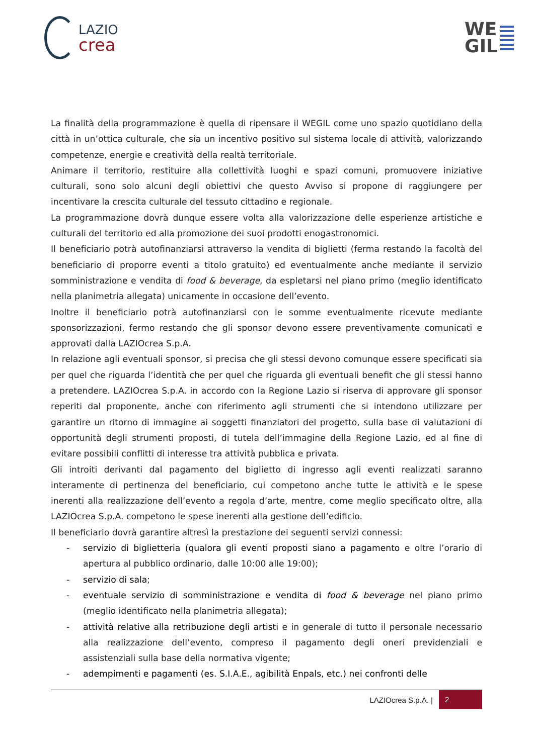LAZIO
crea
WE
GIL
La finalità della programmazione è quella di ripensare il WEGIL come uno spazio quotidiano della città in un’ottica culturale, che sia un incentivo positivo sul sistema locale di attività, valorizzando competenze, energie e creatività della realtà territoriale.
Animare il territorio, restituire alla collettività luoghi e spazi comuni, promuovere iniziative culturali, sono solo alcuni degli obiettivi che questo Avviso si propone di raggiungere per incentivare la crescita culturale del tessuto cittadino e regionale.
La programmazione dovrà dunque essere volta alla valorizzazione delle esperienze artistiche e culturali del territorio ed alla promozione dei suoi prodotti enogastronomici.
Il beneficiario potrà autofinanziarsi attraverso la vendita di biglietti (ferma restando la facoltà del beneficiario di proporre eventi a titolo gratuito) ed eventualmente anche mediante il servizio somministrazione e vendita di food & beverage, da espletarsi nel piano primo (meglio identificato nella planimetria allegata) unicamente in occasione dell’evento.
Inoltre il beneficiario potrà autofinanziarsi con le somme eventualmente ricevute mediante sponsorizzazioni, fermo restando che gli sponsor devono essere preventivamente comunicati e approvati dalla LAZIOcrea S.p.A.
In relazione agli eventuali sponsor, si precisa che gli stessi devono comunque essere specificati sia per quel che riguarda l’identità che per quel che riguarda gli eventuali benefit che gli stessi hanno a pretendere. LAZIOcrea S.p.A. in accordo con la Regione Lazio si riserva di approvare gli sponsor reperiti dal proponente, anche con riferimento agli strumenti che si intendono utilizzare per garantire un ritorno di immagine ai soggetti finanziatori del progetto, sulla base di valutazioni di opportunità degli strumenti proposti, di tutela dell’immagine della Regione Lazio, ed al fine di evitare possibili conflitti di interesse tra attività pubblica e privata.
Gli introiti derivanti dal pagamento del biglietto di ingresso agli eventi realizzati saranno interamente di pertinenza del beneficiario, cui competono anche tutte le attività e le spese inerenti alla realizzazione dell’evento a regola d’arte, mentre, come meglio specificato oltre, alla LAZIOcrea S.p.A. competono le spese inerenti alla gestione dell’edificio.
Il beneficiario dovrà garantire altresì la prestazione dei seguenti servizi connessi:
- servizio di biglietteria (qualora gli eventi proposti siano a pagamento e oltre l’orario di apertura al pubblico ordinario, dalle 10:00 alle 19:00);
- servizio di sala;
- eventuale servizio di somministrazione e vendita di food & beverage nel piano primo (meglio identificato nella planimetria allegata);
- attività relative alla retribuzione degli artisti e in generale di tutto il personale necessario alla realizzazione dell’evento, compreso il pagamento degli oneri previdenziali e assistenziali sulla base della normativa vigente;
- adempimenti e pagamenti (es. S.I.A.E., agibilità Enpals, etc.) nei confronti delle
LAZIOcrea S.p.A. | 2